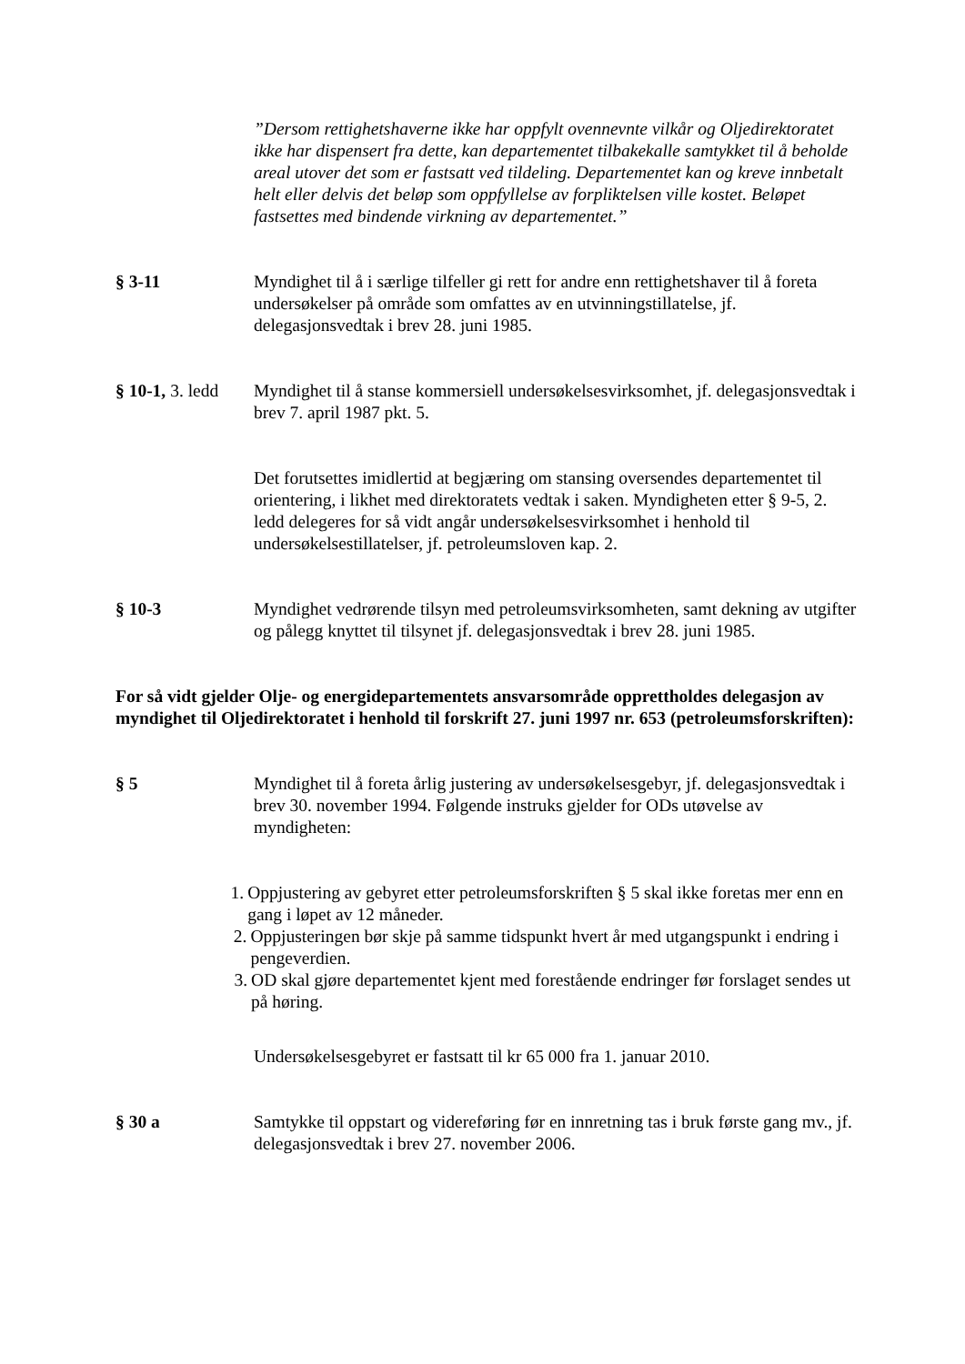”Dersom rettighetshaverne ikke har oppfylt ovennevnte vilkår og Oljedirektoratet ikke har dispensert fra dette, kan departementet tilbakekalle samtykket til å beholde areal utover det som er fastsatt ved tildeling. Departementet kan og kreve innbetalt helt eller delvis det beløp som oppfyllelse av forpliktelsen ville kostet. Beløpet fastsettes med bindende virkning av departementet.”
§ 3-11 Myndighet til å i særlige tilfeller gi rett for andre enn rettighetshaver til å foreta undersøkelser på område som omfattes av en utvinningstillatelse, jf. delegasjonsvedtak i brev 28. juni 1985.
§ 10-1, 3. ledd
Myndighet til å stanse kommersiell undersøkelsesvirksomhet, jf. delegasjonsvedtak i brev 7. april 1987 pkt. 5.
Det forutsettes imidlertid at begjæring om stansing oversendes departementet til orientering, i likhet med direktoratets vedtak i saken. Myndigheten etter § 9-5, 2. ledd delegeres for så vidt angår undersøkelsesvirksomhet i henhold til undersøkelsestillatelser, jf. petroleumsloven kap. 2.
§ 10-3 Myndighet vedrørende tilsyn med petroleumsvirksomheten, samt dekning av utgifter og pålegg knyttet til tilsynet jf. delegasjonsvedtak i brev 28. juni 1985.
For så vidt gjelder Olje- og energidepartementets ansvarsområde opprettholdes delegasjon av myndighet til Oljedirektoratet i henhold til forskrift 27. juni 1997 nr. 653 (petroleumsforskriften):
§ 5 Myndighet til å foreta årlig justering av undersøkelsesgebyr, jf. delegasjonsvedtak i brev 30. november 1994. Følgende instruks gjelder for ODs utøvelse av myndigheten:
1. Oppjustering av gebyret etter petroleumsforskriften § 5 skal ikke foretas mer enn en gang i løpet av 12 måneder.
2. Oppjusteringen bør skje på samme tidspunkt hvert år med utgangspunkt i endring i pengeverdien.
3. OD skal gjøre departementet kjent med forestående endringer før forslaget sendes ut på høring.
Undersøkelsesgebyret er fastsatt til kr 65 000 fra 1. januar 2010.
§ 30 a Samtykke til oppstart og videreføring før en innretning tas i bruk første gang mv., jf. delegasjonsvedtak i brev 27. november 2006.